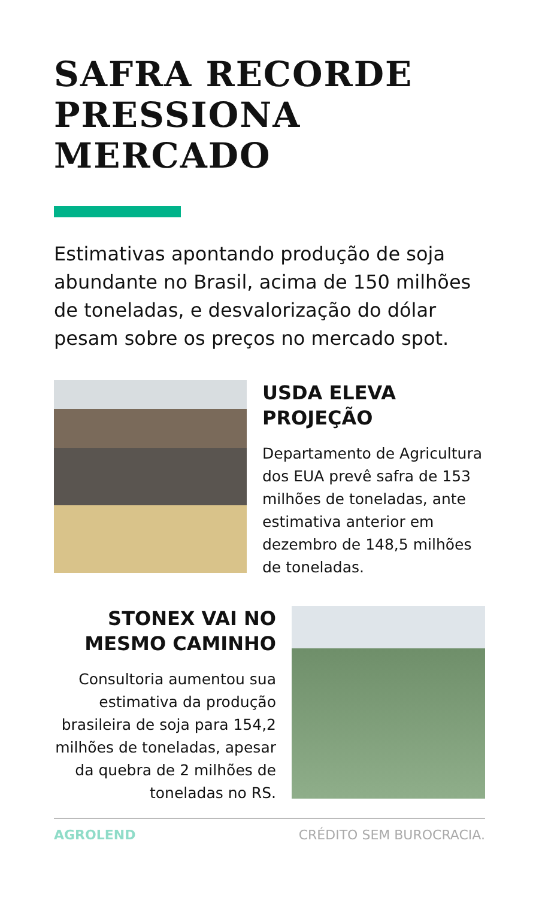SAFRA RECORDE PRESSIONA MERCADO
Estimativas apontando produção de soja abundante no Brasil, acima de 150 milhões de toneladas, e desvalorização do dólar pesam sobre os preços no mercado spot.
USDA ELEVA PROJEÇÃO
Departamento de Agricultura dos EUA prevê safra de 153 milhões de toneladas, ante estimativa anterior em dezembro de 148,5 milhões de toneladas.
STONEX VAI NO MESMO CAMINHO
Consultoria aumentou sua estimativa da produção brasileira de soja para 154,2 milhões de toneladas, apesar da quebra de 2 milhões de toneladas no RS.
AGROLEND CRÉDITO SEM BUROCRACIA.